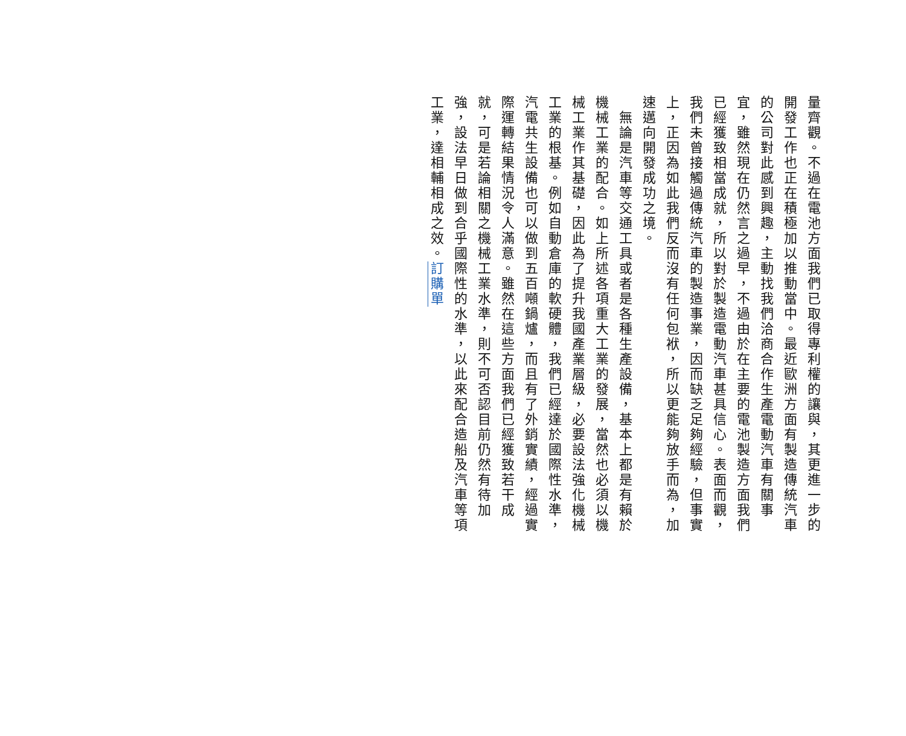量齊觀。不過在電池方面我們已取得專利權的讓與，其更進一步的開發工作也正在積極加以推動當中。最近歐洲方面有製造傳統汽車的公司對此感到興趣，主動找我們洽商合作生產電動汽車有關事宜，雖然現在仍然言之過早，不過由於在主要的電池製造方面我們已經獲致相當成就，所以對於製造電動汽車甚具信心。表面而觀，我們未曾接觸過傳統汽車的製造事業，因而缺乏足夠經驗，但事實上，正因為如此我們反而沒有任何包袱，所以更能夠放手而為，加速邁向開發成功之境。
　無論是汽車等交通工具或者是各種生產設備，基本上都是有賴於機械工業的配合。如上所述各項重大工業的發展，當然也必須以機械工業作其基礎，因此為了提升我國產業層級，必要設法強化機械工業的根基。例如自動倉庫的軟硬體，我們已經達於國際性水準，汽電共生設備也可以做到五百噸鍋爐，而且有了外銷實績，經過實際運轉結果情況令人滿意。雖然在這些方面我們已經獲致若干成就，可是若論相關之機械工業水準，則不可否認目前仍然有待加強，設法早日做到合乎國際性的水準，以此來配合造船及汽車等項工業，達相輔相成之效。訂購單